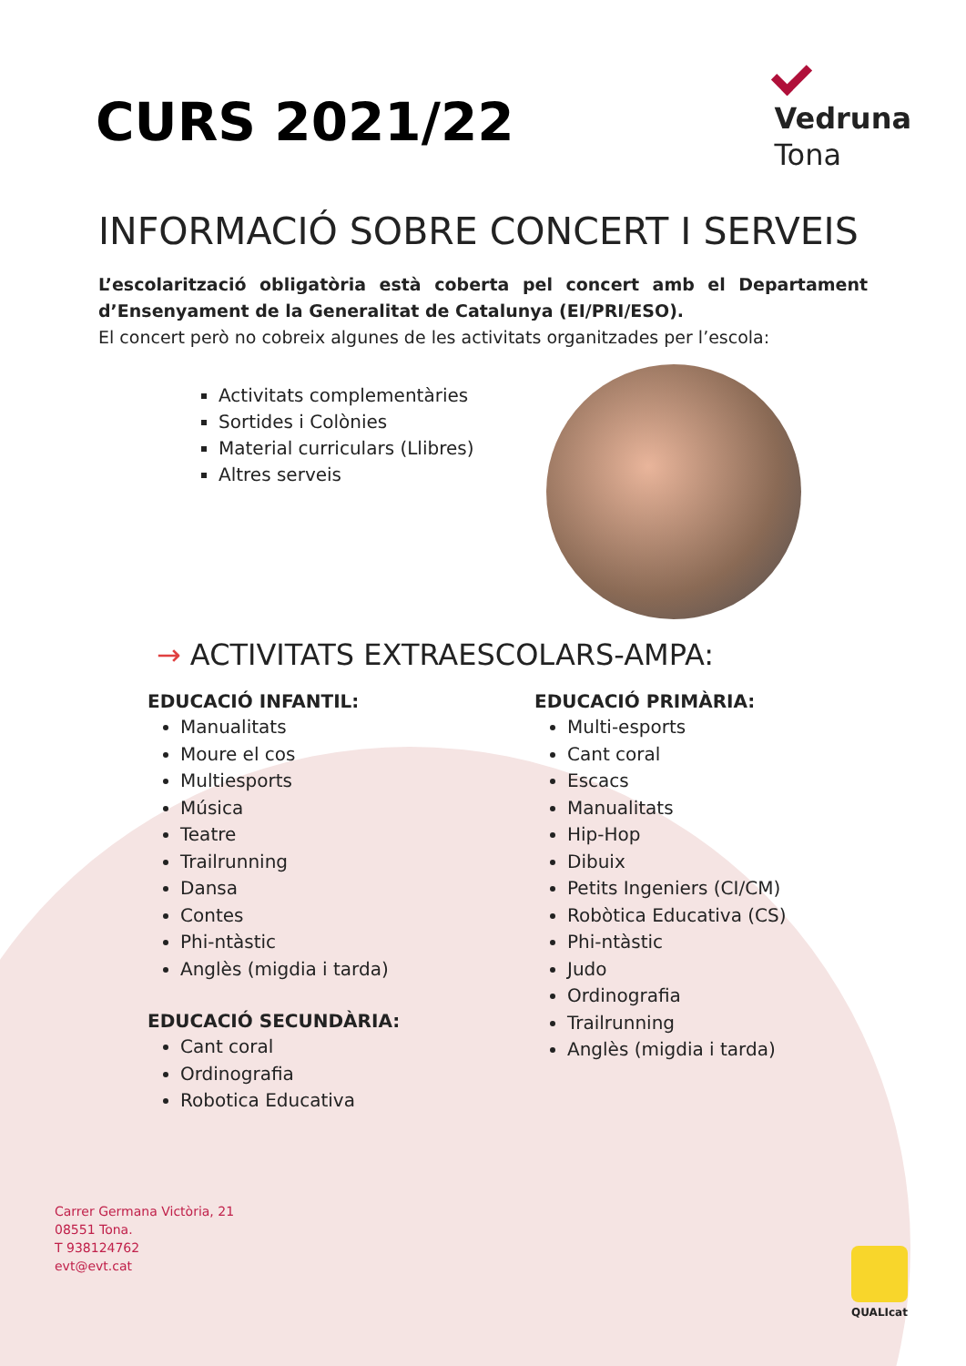CURS 2021/22
Vedruna
Tona
INFORMACIÓ SOBRE CONCERT I SERVEIS
L’escolarització obligatòria està coberta pel concert amb el Departament d’Ensenyament de la Generalitat de Catalunya (EI/PRI/ESO).
El concert però no cobreix algunes de les activitats organitzades per l’escola:
Activitats complementàries
Sortides i Colònies
Material curriculars (Llibres)
Altres serveis
→ ACTIVITATS EXTRAESCOLARS-AMPA:
EDUCACIÓ INFANTIL:
Manualitats
Moure el cos
Multiesports
Música
Teatre
Trailrunning
Dansa
Contes
Phi-ntàstic
Anglès (migdia i tarda)
EDUCACIÓ SECUNDÀRIA:
Cant coral
Ordinografia
Robotica Educativa
EDUCACIÓ PRIMÀRIA:
Multi-esports
Cant coral
Escacs
Manualitats
Hip-Hop
Dibuix
Petits Ingeniers (CI/CM)
Robòtica Educativa (CS)
Phi-ntàstic
Judo
Ordinografia
Trailrunning
Anglès (migdia i tarda)
Carrer Germana Victòria, 21
08551 Tona.
T 938124762
evt@evt.cat
QUALIcat